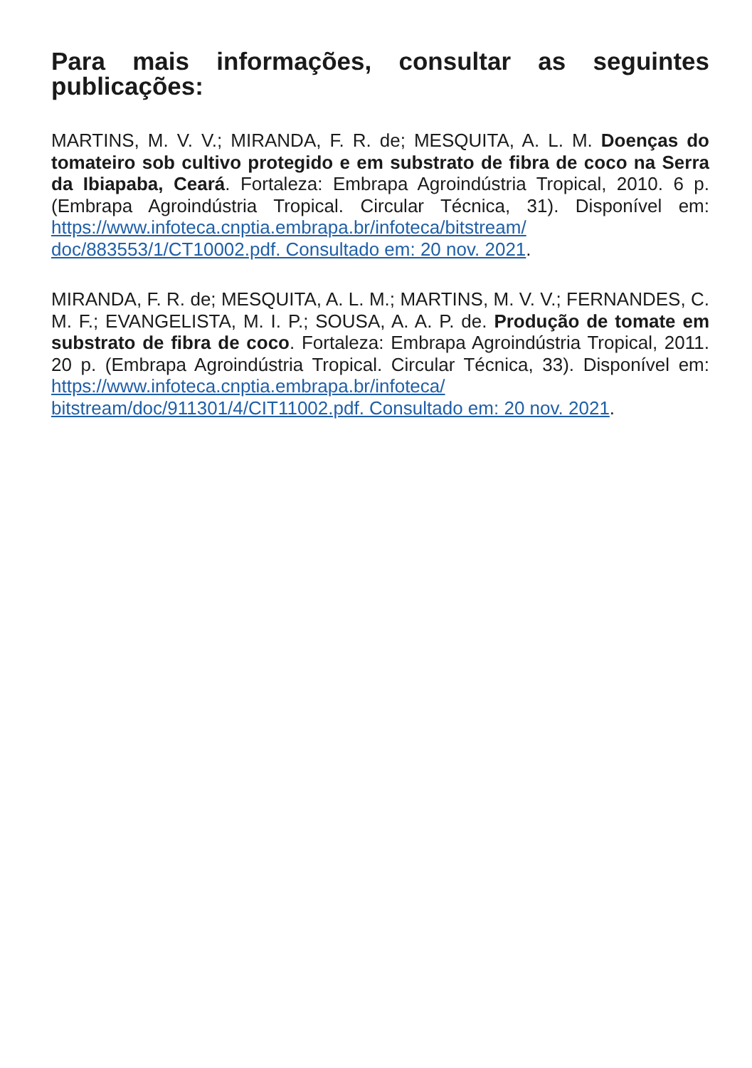Para mais informações, consultar as seguintes publicações:
MARTINS, M. V. V.; MIRANDA, F. R. de; MESQUITA, A. L. M. Doenças do tomateiro sob cultivo protegido e em substrato de fibra de coco na Serra da Ibiapaba, Ceará. Fortaleza: Embrapa Agroindústria Tropical, 2010. 6 p. (Embrapa Agroindústria Tropical. Circular Técnica, 31). Disponível em: https://www.infoteca.cnptia.embrapa.br/infoteca/bitstream/ doc/883553/1/CT10002.pdf. Consultado em: 20 nov. 2021.
MIRANDA, F. R. de; MESQUITA, A. L. M.; MARTINS, M. V. V.; FERNANDES, C. M. F.; EVANGELISTA, M. I. P.; SOUSA, A. A. P. de. Produção de tomate em substrato de fibra de coco. Fortaleza: Embrapa Agroindústria Tropical, 2011. 20 p. (Embrapa Agroindústria Tropical. Circular Técnica, 33). Disponível em: https://www.infoteca.cnptia.embrapa.br/infoteca/ bitstream/doc/911301/4/CIT11002.pdf. Consultado em: 20 nov. 2021.